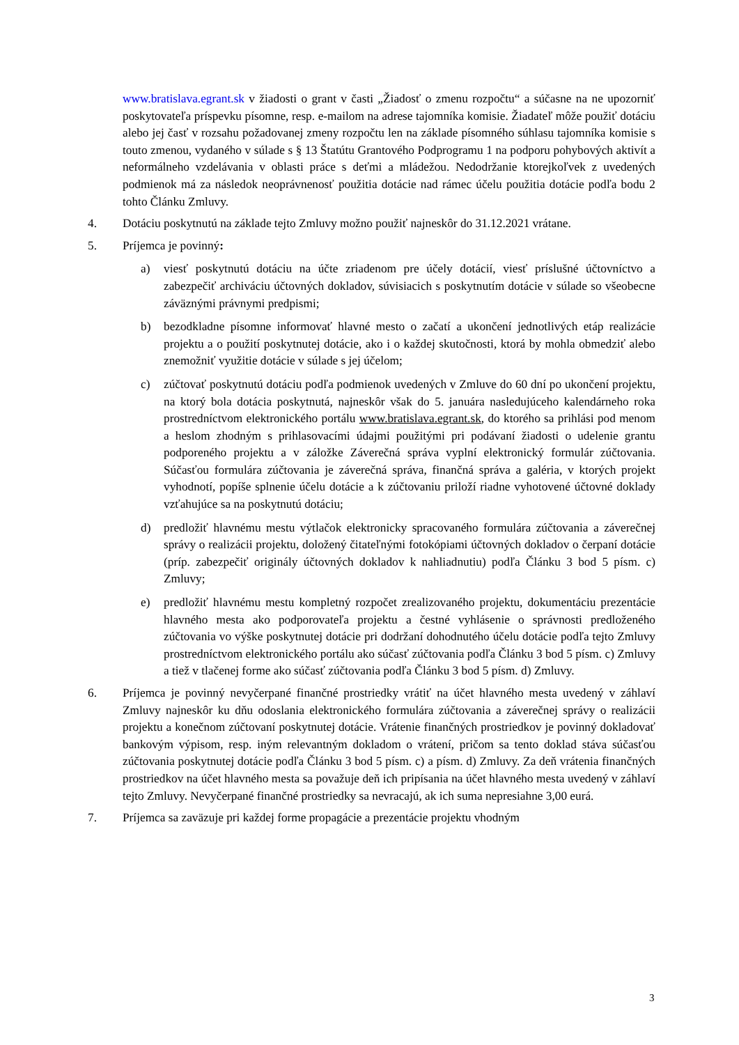www.bratislava.egrant.sk v žiadosti o grant v časti „Žiadosť o zmenu rozpočtu“ a súčasne na ne upozorniť poskytovateľa príspevku písomne, resp. e-mailom na adrese tajomníka komisie. Žiadateľ môže použiť dotáciu alebo jej časť v rozsahu požadovanej zmeny rozpočtu len na základe písomného súhlasu tajomníka komisie s touto zmenou, vydaného v súlade s § 13 Štatútu Grantového Podprogramu 1 na podporu pohybových aktivít a neformálneho vzdelávania v oblasti práce s deťmi a mládežou. Nedodržanie ktorejkoľvek z uvedených podmienok má za následok neoprávnenosť použitia dotácie nad rámec účelu použitia dotácie podľa bodu 2 tohto Článku Zmluvy.
4. Dotáciu poskytnutú na základe tejto Zmluvy možno použiť najneskôr do 31.12.2021 vrátane.
5. Príjemca je povinný:
a) viesť poskytnutú dotáciu na účte zriadenom pre účely dotácií, viesť príslušné účtovníctvo a zabezpečiť archiváciu účtovných dokladov, súvisiacich s poskytnutím dotácie v súlade so všeobecne záväznými právnymi predpismi;
b) bezodkladne písomne informovať hlavné mesto o začatí a ukončení jednotlivých etáp realizácie projektu a o použití poskytnutej dotácie, ako i o každej skutočnosti, ktorá by mohla obmedziť alebo znemožniť využitie dotácie v súlade s jej účelom;
c) zúčtovať poskytnutú dotáciu podľa podmienok uvedených v Zmluve do 60 dní po ukončení projektu, na ktorý bola dotácia poskytnutá, najneskôr však do 5. januára nasledujúceho kalendárneho roka prostredníctvom elektronického portálu www.bratislava.egrant.sk, do ktorého sa prihlási pod menom a heslom zhodným s prihlasovacími údajmi použitými pri podávaní žiadosti o udelenie grantu podporeného projektu a v záložke Záverečná správa vyplní elektronický formulár zúčtovania. Súčasťou formulára zúčtovania je záverečná správa, finančná správa a galéria, v ktorých projekt vyhodnotí, popíše splnenie účelu dotácie a k zúčtovaniu priloží riadne vyhotovené účtovné doklady vzťahujúce sa na poskytnutú dotáciu;
d) predložiť hlavnému mestu výtlačok elektronicky spracovaného formulára zúčtovania a záverečnej správy o realizácii projektu, doložený čitateľnými fotokópiami účtovných dokladov o čerpaní dotácie (príp. zabezpečiť originály účtovných dokladov k nahliadnutiu) podľa Článku 3 bod 5 písm. c) Zmluvy;
e) predložiť hlavnému mestu kompletný rozpočet zrealizovaného projektu, dokumentáciu prezentácie hlavného mesta ako podporovateľa projektu a čestné vyhlásenie o správnosti predloženého zúčtovania vo výške poskytnutej dotácie pri dodržaní dohodnutého účelu dotácie podľa tejto Zmluvy prostredníctvom elektronického portálu ako súčasť zúčtovania podľa Článku 3 bod 5 písm. c) Zmluvy a tiež v tlačenej forme ako súčasť zúčtovania podľa Článku 3 bod 5 písm. d) Zmluvy.
6. Príjemca je povinný nevyčerpané finančné prostriedky vrátiť na účet hlavného mesta uvedený v záhlaví Zmluvy najneskôr ku dňu odoslania elektronického formulára zúčtovania a záverečnej správy o realizácii projektu a konečnom zúčtovaní poskytnutej dotácie. Vrátenie finančných prostriedkov je povinný dokladovať bankovým výpisom, resp. iným relevantným dokladom o vrátení, pričom sa tento doklad stáva súčasťou zúčtovania poskytnutej dotácie podľa Článku 3 bod 5 písm. c) a písm. d) Zmluvy. Za deň vrátenia finančných prostriedkov na účet hlavného mesta sa považuje deň ich pripísania na účet hlavného mesta uvedený v záhlaví tejto Zmluvy. Nevyčerpané finančné prostriedky sa nevracajú, ak ich suma nepresiahne 3,00 eurá.
7. Príjemca sa zaväzuje pri každej forme propagácie a prezentácie projektu vhodným
3